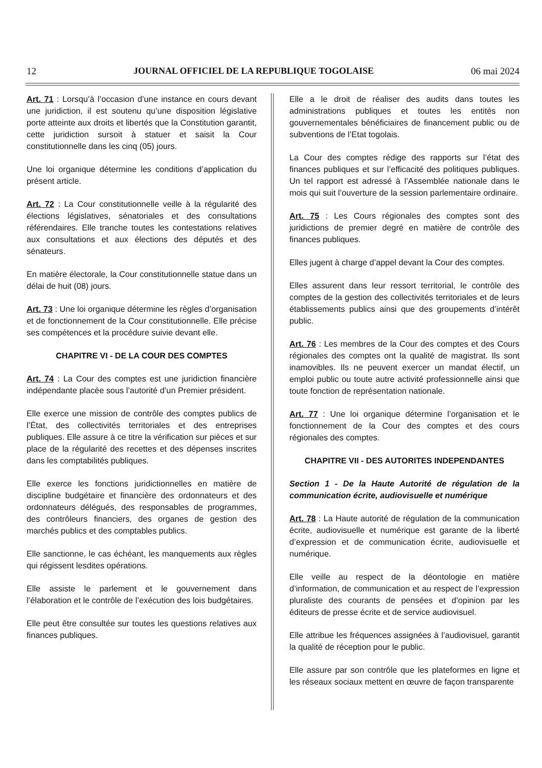12 JOURNAL OFFICIEL DE LA REPUBLIQUE TOGOLAISE 06 mai 2024
Art. 71 : Lorsqu’à l’occasion d’une instance en cours devant une juridiction, il est soutenu qu’une disposition législative porte atteinte aux droits et libertés que la Constitution garantit, cette juridiction sursoit à statuer et saisit la Cour constitutionnelle dans les cinq (05) jours.
Une loi organique détermine les conditions d’application du présent article.
Art. 72 : La Cour constitutionnelle veille à la régularité des élections législatives, sénatoriales et des consultations référendaires. Elle tranche toutes les contestations relatives aux consultations et aux élections des députés et des sénateurs.
En matière électorale, la Cour constitutionnelle statue dans un délai de huit (08) jours.
Art. 73 : Une loi organique détermine les règles d’organisation et de fonctionnement de la Cour constitutionnelle. Elle précise ses compétences et la procédure suivie devant elle.
CHAPITRE VI - DE LA COUR DES COMPTES
Art. 74 : La Cour des comptes est une juridiction financière indépendante placée sous l’autorité d’un Premier président.
Elle exerce une mission de contrôle des comptes publics de l’État, des collectivités territoriales et des entreprises publiques. Elle assure à ce titre la vérification sur pièces et sur place de la régularité des recettes et des dépenses inscrites dans les comptabilités publiques.
Elle exerce les fonctions juridictionnelles en matière de discipline budgétaire et financière des ordonnateurs et des ordonnateurs délégués, des responsables de programmes, des contrôleurs financiers, des organes de gestion des marchés publics et des comptables publics.
Elle sanctionne, le cas échéant, les manquements aux règles qui régissent lesdites opérations.
Elle assiste le parlement et le gouvernement dans l’élaboration et le contrôle de l’exécution des lois budgétaires.
Elle peut être consultée sur toutes les questions relatives aux finances publiques.
Elle a le droit de réaliser des audits dans toutes les administrations publiques et toutes les entités non gouvernementales bénéficiaires de financement public ou de subventions de l’Etat togolais.
La Cour des comptes rédige des rapports sur l’état des finances publiques et sur l’efficacité des politiques publiques. Un tel rapport est adressé à l’Assemblée nationale dans le mois qui suit l’ouverture de la session parlementaire ordinaire.
Art. 75 : Les Cours régionales des comptes sont des juridictions de premier degré en matière de contrôle des finances publiques.
Elles jugent à charge d’appel devant la Cour des comptes.
Elles assurent dans leur ressort territorial, le contrôle des comptes de la gestion des collectivités territoriales et de leurs établissements publics ainsi que des groupements d’intérêt public.
Art. 76 : Les membres de la Cour des comptes et des Cours régionales des comptes ont la qualité de magistrat. Ils sont inamovibles. Ils ne peuvent exercer un mandat électif, un emploi public ou toute autre activité professionnelle ainsi que toute fonction de représentation nationale.
Art. 77 : Une loi organique détermine l’organisation et le fonctionnement de la Cour des comptes et des cours régionales des comptes.
CHAPITRE VII - DES AUTORITES INDEPENDANTES
Section 1 - De la Haute Autorité de régulation de la communication écrite, audiovisuelle et numérique
Art. 78 : La Haute autorité de régulation de la communication écrite, audiovisuelle et numérique est garante de la liberté d’expression et de communication écrite, audiovisuelle et numérique.
Elle veille au respect de la déontologie en matière d’information, de communication et au respect de l’expression pluraliste des courants de pensées et d’opinion par les éditeurs de presse écrite et de service audiovisuel.
Elle attribue les fréquences assignées à l’audiovisuel, garantit la qualité de réception pour le public.
Elle assure par son contrôle que les plateformes en ligne et les réseaux sociaux mettent en œuvre de façon transparente